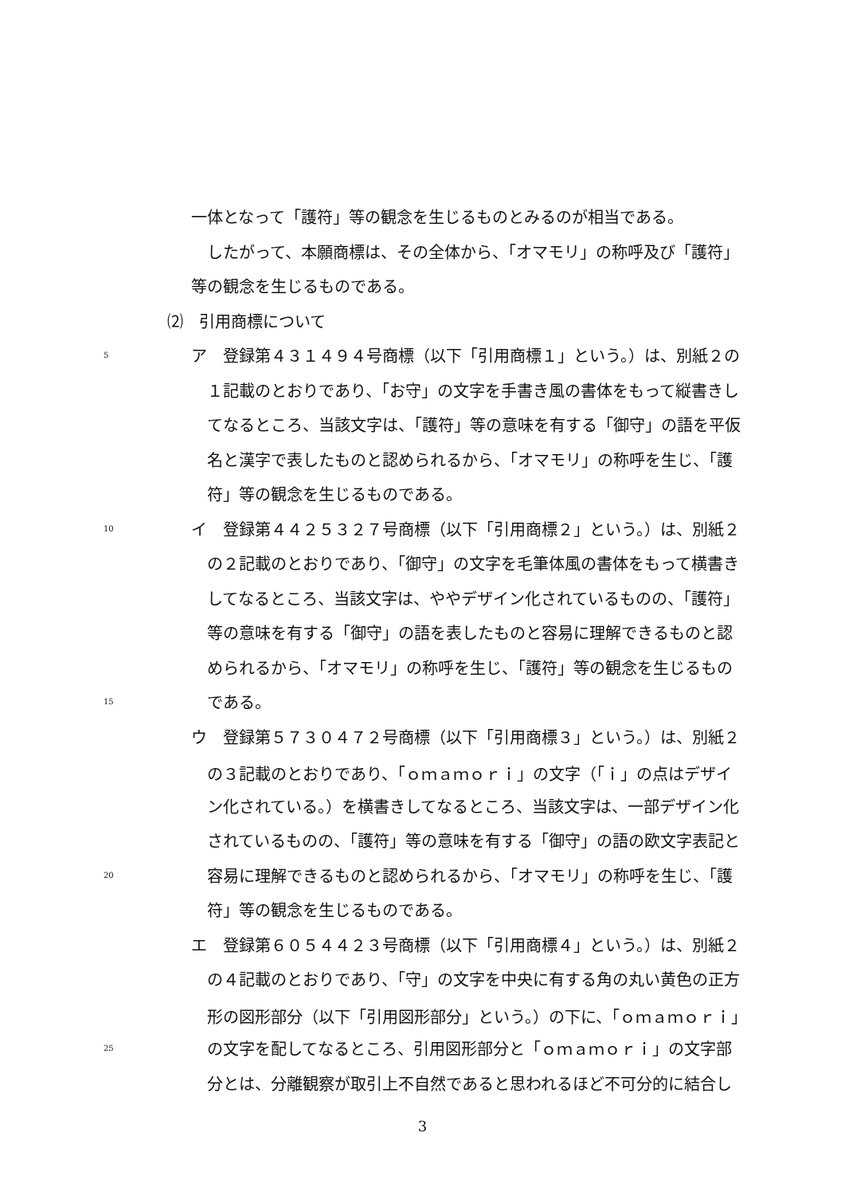一体となって「護符」等の観念を生じるものとみるのが相当である。
したがって、本願商標は、その全体から、「オマモリ」の称呼及び「護符」
等の観念を生じるものである。
⑵　引用商標について
5 ア　登録第４３１４９４号商標（以下「引用商標１」という。）は、別紙２の
１記載のとおりであり、「お守」の文字を手書き風の書体をもって縦書きし
てなるところ、当該文字は、「護符」等の意味を有する「御守」の語を平仮
名と漢字で表したものと認められるから、「オマモリ」の称呼を生じ、「護
符」等の観念を生じるものである。
10 イ　登録第４４２５３２７号商標（以下「引用商標２」という。）は、別紙２
の２記載のとおりであり、「御守」の文字を毛筆体風の書体をもって横書き
してなるところ、当該文字は、ややデザイン化されているものの、「護符」
等の意味を有する「御守」の語を表したものと容易に理解できるものと認
められるから、「オマモリ」の称呼を生じ、「護符」等の観念を生じるもの
15 である。
ウ　登録第５７３０４７２号商標（以下「引用商標３」という。）は、別紙２
の３記載のとおりであり、「ｏｍａｍｏｒｉ」の文字（「ｉ」の点はデザイ
ン化されている。）を横書きしてなるところ、当該文字は、一部デザイン化
されているものの、「護符」等の意味を有する「御守」の語の欧文字表記と
20 容易に理解できるものと認められるから、「オマモリ」の称呼を生じ、「護
符」等の観念を生じるものである。
エ　登録第６０５４４２３号商標（以下「引用商標４」という。）は、別紙２
の４記載のとおりであり、「守」の文字を中央に有する角の丸い黄色の正方
形の図形部分（以下「引用図形部分」という。）の下に、「ｏｍａｍｏｒｉ」
25 の文字を配してなるところ、引用図形部分と「ｏｍａｍｏｒｉ」の文字部
分とは、分離観察が取引上不自然であると思われるほど不可分的に結合し
3